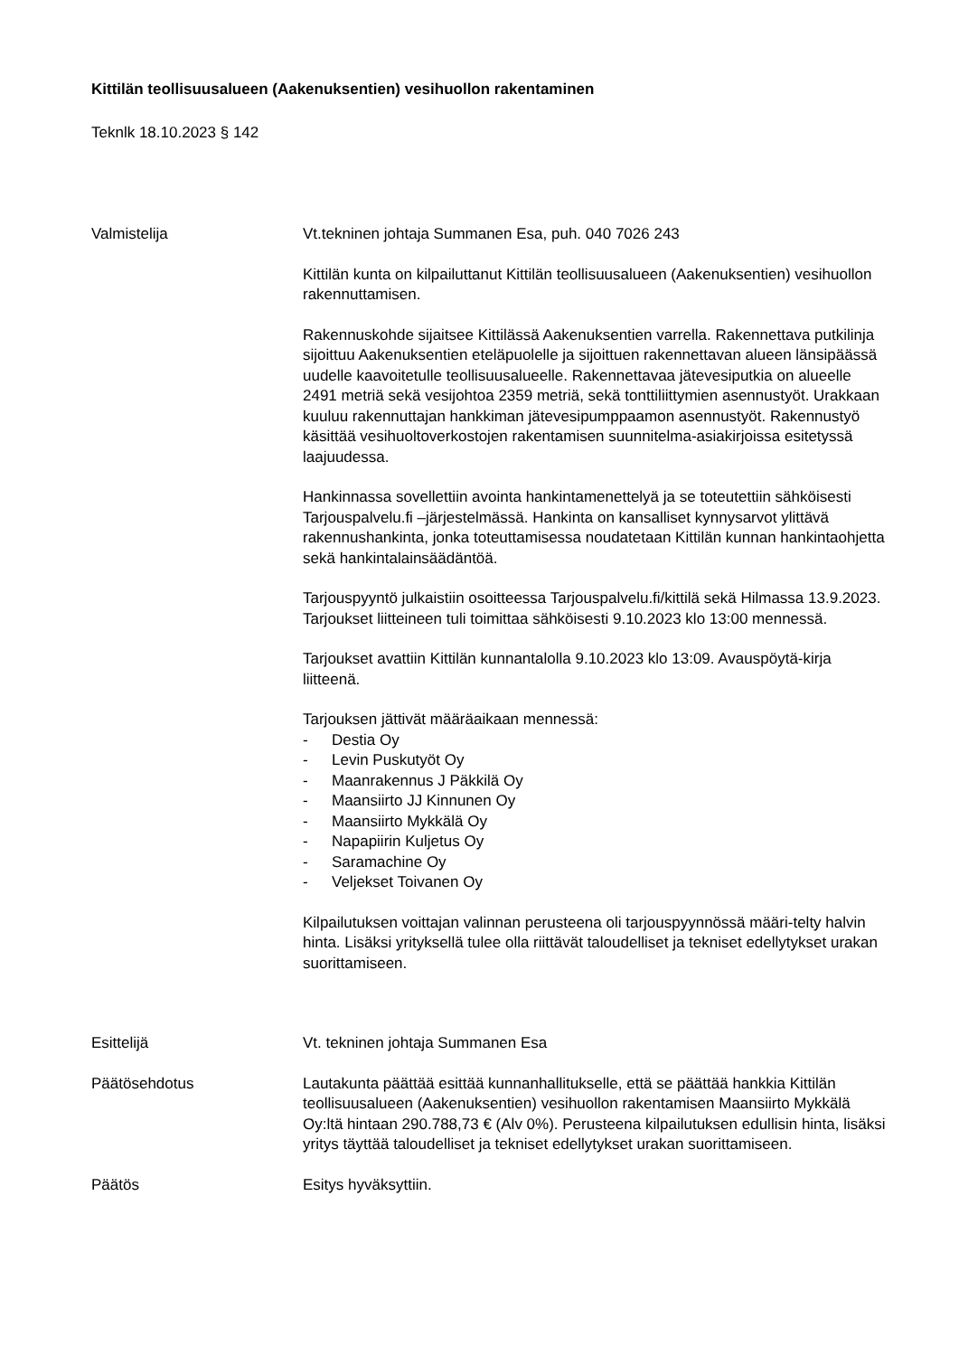Kittilän teollisuusalueen (Aakenuksentien) vesihuollon rakentaminen
Teknlk 18.10.2023 § 142
Valmistelija Vt.tekninen johtaja Summanen Esa, puh. 040 7026 243
Kittilän kunta on kilpailuttanut Kittilän teollisuusalueen (Aakenuksentien) vesihuollon rakennuttamisen.
Rakennuskohde sijaitsee Kittilässä Aakenuksentien varrella. Rakennettava putkilinja sijoittuu Aakenuksentien eteläpuolelle ja sijoittuen rakennettavan alueen länsipäässä uudelle kaavoitetulle teollisuusalueelle. Rakennettavaa jätevesiputkia on alueelle 2491 metriä sekä vesijohtoa 2359 metriä, sekä tonttiliittymien asennustyöt. Urakkaan kuuluu rakennuttajan hankkiman jätevesipumppaamon asennustyöt. Rakennustyö käsittää vesihuoltoverkostojen rakentamisen suunnitelma-asiakirjoissa esitetyssä laajuudessa.
Hankinnassa sovellettiin avointa hankintamenettelyä ja se toteutettiin sähköisesti Tarjouspalvelu.fi –järjestelmässä. Hankinta on kansalliset kynnysarvot ylittävä rakennushankinta, jonka toteuttamisessa noudatetaan Kittilän kunnan hankintaohjetta sekä hankintalainsäädäntöä.
Tarjouspyyntö julkaistiin osoitteessa Tarjouspalvelu.fi/kittilä sekä Hilmassa 13.9.2023. Tarjoukset liitteineen tuli toimittaa sähköisesti 9.10.2023 klo 13:00 mennessä.
Tarjoukset avattiin Kittilän kunnantalolla 9.10.2023 klo 13:09. Avauspöytä-kirja liitteenä.
Tarjouksen jättivät määräaikaan mennessä:
- Destia Oy
- Levin Puskutyöt Oy
- Maanrakennus J Päkkilä Oy
- Maansiirto JJ Kinnunen Oy
- Maansiirto Mykkälä Oy
- Napapiirin Kuljetus Oy
- Saramachine Oy
- Veljekset Toivanen Oy
Kilpailutuksen voittajan valinnan perusteena oli tarjouspyynnössä määri-telty halvin hinta. Lisäksi yrityksellä tulee olla riittävät taloudelliset ja tekniset edellytykset urakan suorittamiseen.
Esittelijä Vt. tekninen johtaja Summanen Esa
Päätösehdotus Lautakunta päättää esittää kunnanhallitukselle, että se päättää hankkia Kittilän teollisuusalueen (Aakenuksentien) vesihuollon rakentamisen Maansiirto Mykkälä Oy:ltä hintaan 290.788,73 € (Alv 0%). Perusteena kilpailutuksen edullisin hinta, lisäksi yritys täyttää taloudelliset ja tekniset edellytykset urakan suorittamiseen.
Päätös Esitys hyväksyttiin.